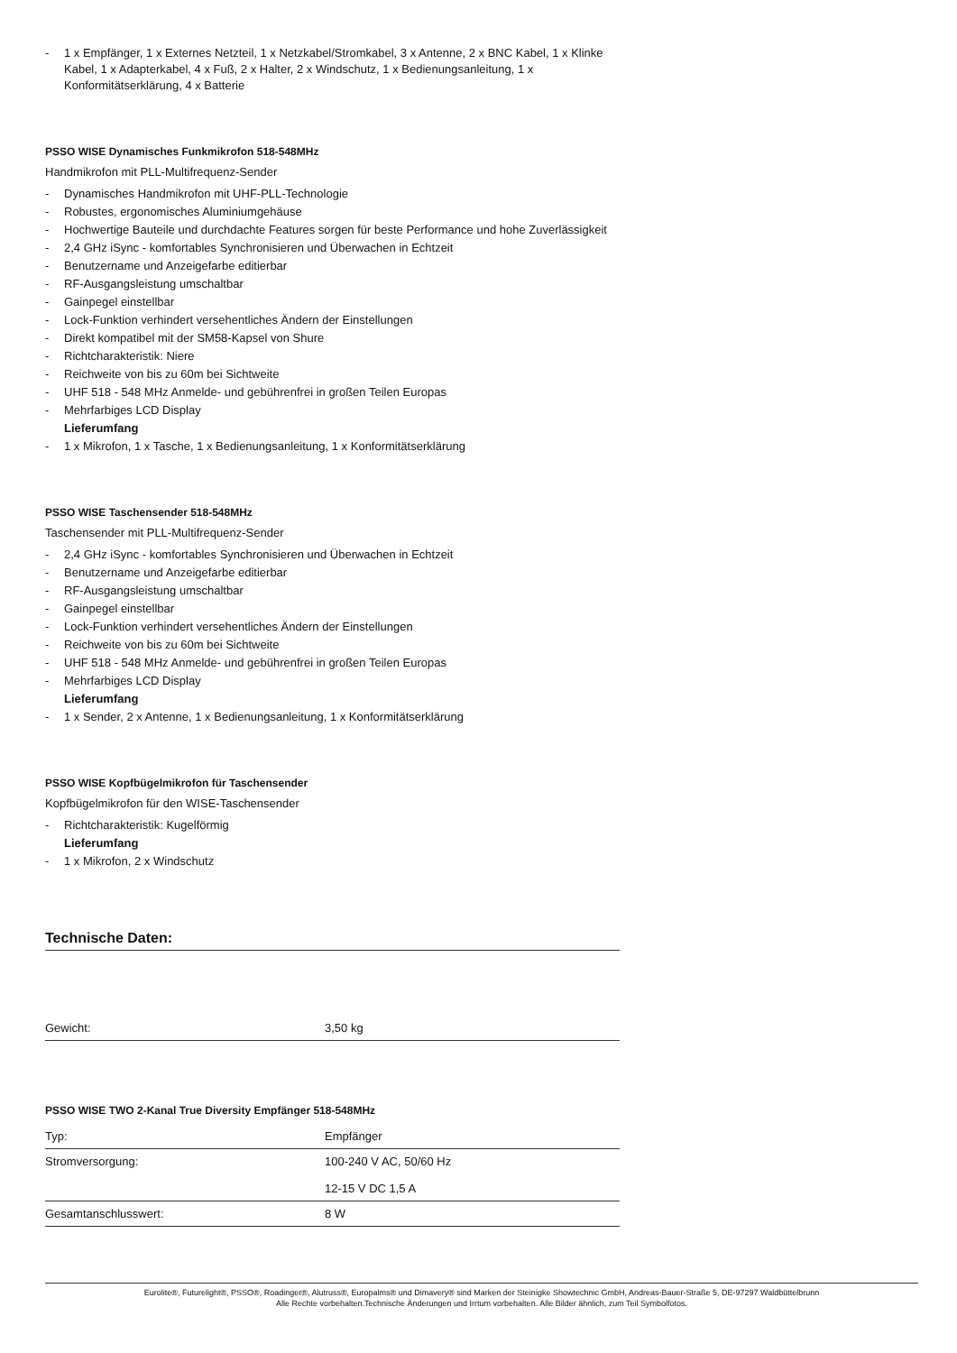- 1 x Empfänger, 1 x Externes Netzteil, 1 x Netzkabel/Stromkabel, 3 x Antenne, 2 x BNC Kabel, 1 x Klinke Kabel, 1 x Adapterkabel, 4 x Fuß, 2 x Halter, 2 x Windschutz, 1 x Bedienungsanleitung, 1 x Konformitätserklärung, 4 x Batterie
PSSO WISE Dynamisches Funkmikrofon 518-548MHz
Handmikrofon mit PLL-Multifrequenz-Sender
- Dynamisches Handmikrofon mit UHF-PLL-Technologie
- Robustes, ergonomisches Aluminiumgehäuse
- Hochwertige Bauteile und durchdachte Features sorgen für beste Performance und hohe Zuverlässigkeit
- 2,4 GHz iSync - komfortables Synchronisieren und Überwachen in Echtzeit
- Benutzername und Anzeigefarbe editierbar
- RF-Ausgangsleistung umschaltbar
- Gainpegel einstellbar
- Lock-Funktion verhindert versehentliches Ändern der Einstellungen
- Direkt kompatibel mit der SM58-Kapsel von Shure
- Richtcharakteristik: Niere
- Reichweite von bis zu 60m bei Sichtweite
- UHF 518 - 548 MHz Anmelde- und gebührenfrei in großen Teilen Europas
- Mehrfarbiges LCD Display
Lieferumfang
- 1 x Mikrofon, 1 x Tasche, 1 x Bedienungsanleitung, 1 x Konformitätserklärung
PSSO WISE Taschensender 518-548MHz
Taschensender mit PLL-Multifrequenz-Sender
- 2,4 GHz iSync - komfortables Synchronisieren und Überwachen in Echtzeit
- Benutzername und Anzeigefarbe editierbar
- RF-Ausgangsleistung umschaltbar
- Gainpegel einstellbar
- Lock-Funktion verhindert versehentliches Ändern der Einstellungen
- Reichweite von bis zu 60m bei Sichtweite
- UHF 518 - 548 MHz Anmelde- und gebührenfrei in großen Teilen Europas
- Mehrfarbiges LCD Display
Lieferumfang
- 1 x Sender, 2 x Antenne, 1 x Bedienungsanleitung, 1 x Konformitätserklärung
PSSO WISE Kopfbügelmikrofon für Taschensender
Kopfbügelmikrofon für den WISE-Taschensender
- Richtcharakteristik: Kugelförmig
Lieferumfang
- 1 x Mikrofon, 2 x Windschutz
Technische Daten:
| Gewicht: | 3,50 kg |
PSSO WISE TWO 2-Kanal True Diversity Empfänger 518-548MHz
| Typ: | Empfänger |
| Stromversorgung: | 100-240 V AC, 50/60 Hz 12-15 V DC 1,5 A |
| Gesamtanschlusswert: | 8 W |
Eurolite®, Futurelight®, PSSO®, Roadinger®, Alutruss®, Europalms® und Dimavery® sind Marken der Steinigke Showtechnic GmbH, Andreas-Bauer-Straße 5, DE-97297 Waldbüttelbrunn
Alle Rechte vorbehalten.Technische Änderungen und Irrtum vorbehalten. Alle Bilder ähnlich, zum Teil Symbolfotos.